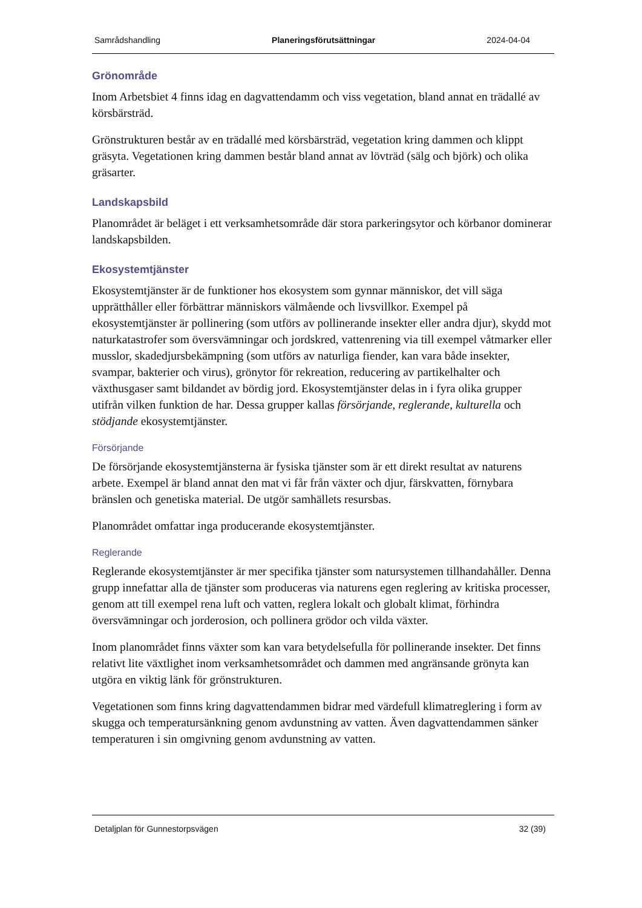Samrådshandling Planeringsförutsättningar 2024-04-04
Grönområde
Inom Arbetsbiet 4 finns idag en dagvattendamm och viss vegetation, bland annat en trädallé av körsbärsträd.
Grönstrukturen består av en trädallé med körsbärsträd, vegetation kring dammen och klippt gräsyta. Vegetationen kring dammen består bland annat av lövträd (sälg och björk) och olika gräsarter.
Landskapsbild
Planområdet är beläget i ett verksamhetsområde där stora parkeringsytor och körbanor dominerar landskapsbilden.
Ekosystemtjänster
Ekosystemtjänster är de funktioner hos ekosystem som gynnar människor, det vill säga upprätthåller eller förbättrar människors välmående och livsvillkor. Exempel på ekosystemtjänster är pollinering (som utförs av pollinerande insekter eller andra djur), skydd mot naturkatastrofer som översvämningar och jordskred, vattenrening via till exempel våtmarker eller musslor, skadedjursbekämpning (som utförs av naturliga fiender, kan vara både insekter, svampar, bakterier och virus), grönytor för rekreation, reducering av partikelhalter och växthusgaser samt bildandet av bördig jord. Ekosystemtjänster delas in i fyra olika grupper utifrån vilken funktion de har. Dessa grupper kallas försörjande, reglerande, kulturella och stödjande ekosystemtjänster.
Försörjande
De försörjande ekosystemtjänsterna är fysiska tjänster som är ett direkt resultat av naturens arbete. Exempel är bland annat den mat vi får från växter och djur, färskvatten, förnybara bränslen och genetiska material. De utgör samhällets resursbas.
Planområdet omfattar inga producerande ekosystemtjänster.
Reglerande
Reglerande ekosystemtjänster är mer specifika tjänster som natursystemen tillhandahåller. Denna grupp innefattar alla de tjänster som produceras via naturens egen reglering av kritiska processer, genom att till exempel rena luft och vatten, reglera lokalt och globalt klimat, förhindra översvämningar och jorderosion, och pollinera grödor och vilda växter.
Inom planområdet finns växter som kan vara betydelsefulla för pollinerande insekter. Det finns relativt lite växtlighet inom verksamhetsområdet och dammen med angränsande grönyta kan utgöra en viktig länk för grönstrukturen.
Vegetationen som finns kring dagvattendammen bidrar med värdefull klimatreglering i form av skugga och temperatursänkning genom avdunstning av vatten. Även dagvattendammen sänker temperaturen i sin omgivning genom avdunstning av vatten.
Detaljplan för Gunnestorpsvägen 32 (39)